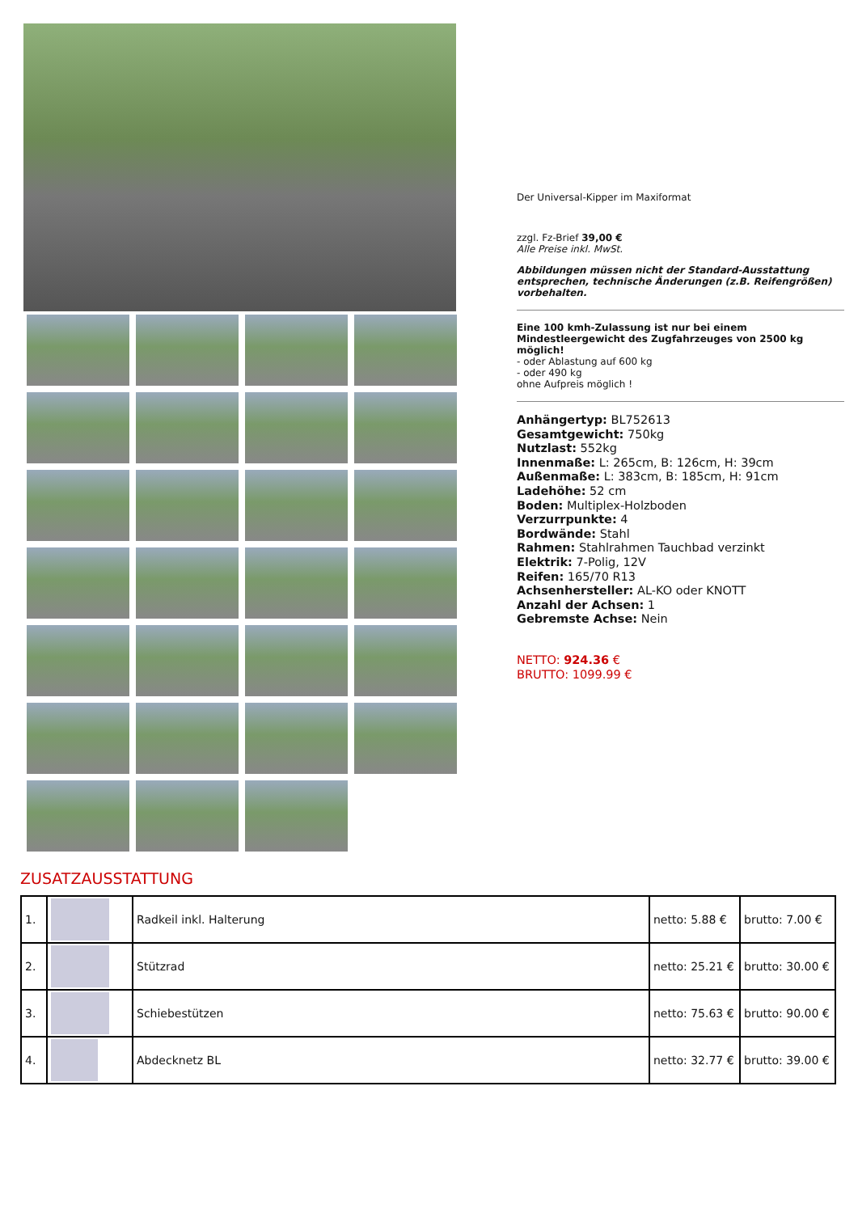Der Universal-Kipper im Maxiformat
zzgl. Fz-Brief 39,00 €
Alle Preise inkl. MwSt.
Abbildungen müssen nicht der Standard-Ausstattung entsprechen, technische Änderungen (z.B. Reifengrößen) vorbehalten.
Eine 100 kmh-Zulassung ist nur bei einem Mindestleergewicht des Zugfahrzeuges von 2500 kg möglich!
- oder Ablastung auf 600 kg
- oder 490 kg
ohne Aufpreis möglich !
Anhängertyp: BL752613
Gesamtgewicht: 750kg
Nutzlast: 552kg
Innenmaße: L: 265cm, B: 126cm, H: 39cm
Außenmaße: L: 383cm, B: 185cm, H: 91cm
Ladehöhe: 52 cm
Boden: Multiplex-Holzboden
Verzurrpunkte: 4
Bordwände: Stahl
Rahmen: Stahlrahmen Tauchbad verzinkt
Elektrik: 7-Polig, 12V
Reifen: 165/70 R13
Achsenhersteller: AL-KO oder KNOTT
Anzahl der Achsen: 1
Gebremste Achse: Nein
NETTO: 924.36 €
BRUTTO: 1099.99 €
ZUSATZAUSSTATTUNG
| 1. | | Radkeil inkl. Halterung | netto: 5.88 € | brutto: 7.00 € |
| 2. | | Stützrad | netto: 25.21 € | brutto: 30.00 € |
| 3. | | Schiebestützen | netto: 75.63 € | brutto: 90.00 € |
| 4. | | Abdecknetz BL | netto: 32.77 € | brutto: 39.00 € |